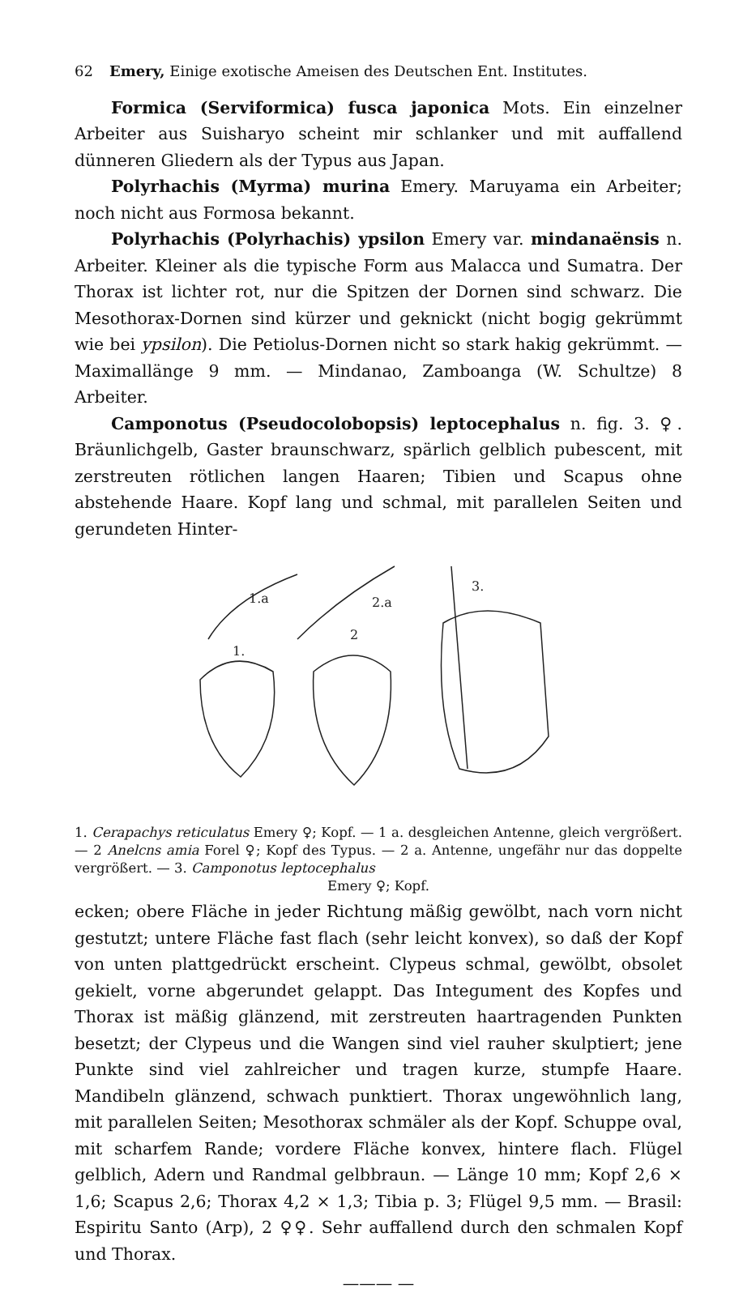62 Emery, Einige exotische Ameisen des Deutschen Ent. Institutes.
Formica (Serviformica) fusca japonica Mots. Ein einzelner Arbeiter aus Suisharyo scheint mir schlanker und mit auffallend dünneren Gliedern als der Typus aus Japan.
Polyrhachis (Myrma) murina Emery. Maruyama ein Arbeiter; noch nicht aus Formosa bekannt.
Polyrhachis (Polyrhachis) ypsilon Emery var. mindanaënsis n. Arbeiter. Kleiner als die typische Form aus Malacca und Sumatra. Der Thorax ist lichter rot, nur die Spitzen der Dornen sind schwarz. Die Mesothorax-Dornen sind kürzer und geknickt (nicht bogig gekrümmt wie bei ypsilon). Die Petiolus-Dornen nicht so stark hakig gekrümmt. — Maximallänge 9 mm. — Mindanao, Zamboanga (W. Schultze) 8 Arbeiter.
Camponotus (Pseudocolobopsis) leptocephalus n. fig. 3. ♀. Bräunlichgelb, Gaster braunschwarz, spärlich gelblich pubescent, mit zerstreuten rötlichen langen Haaren; Tibien und Scapus ohne abstehende Haare. Kopf lang und schmal, mit parallelen Seiten und gerundeten Hinter-
1.a
2.a
3.
1.
2
1. Cerapachys reticulatus Emery ♀; Kopf. — 1 a. desgleichen Antenne, gleich vergrößert. — 2 Anelcns amia Forel ♀; Kopf des Typus. — 2 a. Antenne, ungefähr nur das doppelte vergrößert. — 3. Camponotus leptocephalus
Emery ♀; Kopf.
ecken; obere Fläche in jeder Richtung mäßig gewölbt, nach vorn nicht gestutzt; untere Fläche fast flach (sehr leicht konvex), so daß der Kopf von unten plattgedrückt erscheint. Clypeus schmal, gewölbt, obsolet gekielt, vorne abgerundet gelappt. Das Integument des Kopfes und Thorax ist mäßig glänzend, mit zerstreuten haartragenden Punkten besetzt; der Clypeus und die Wangen sind viel rauher skulptiert; jene Punkte sind viel zahlreicher und tragen kurze, stumpfe Haare. Mandibeln glänzend, schwach punktiert. Thorax ungewöhnlich lang, mit parallelen Seiten; Mesothorax schmäler als der Kopf. Schuppe oval, mit scharfem Rande; vordere Fläche konvex, hintere flach. Flügel gelblich, Adern und Randmal gelbbraun. — Länge 10 mm; Kopf 2,6 × 1,6; Scapus 2,6; Thorax 4,2 × 1,3; Tibia p. 3; Flügel 9,5 mm. — Brasil: Espiritu Santo (Arp), 2 ♀♀. Sehr auffallend durch den schmalen Kopf und Thorax.
——— —